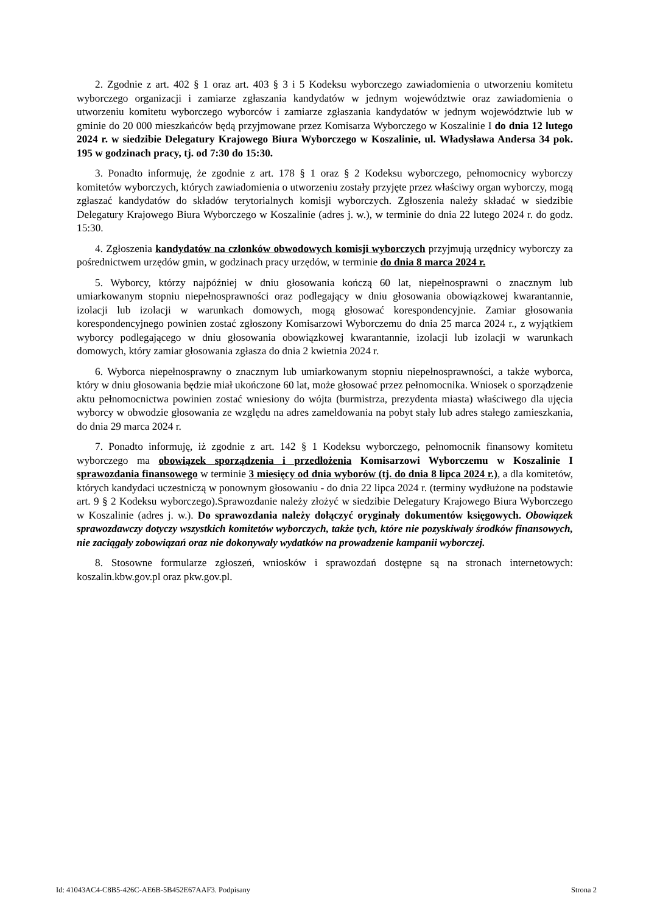2. Zgodnie z art. 402 § 1 oraz art. 403 § 3 i 5 Kodeksu wyborczego zawiadomienia o utworzeniu komitetu wyborczego organizacji i zamiarze zgłaszania kandydatów w jednym województwie oraz zawiadomienia o utworzeniu komitetu wyborczego wyborców i zamiarze zgłaszania kandydatów w jednym województwie lub w gminie do 20 000 mieszkańców będą przyjmowane przez Komisarza Wyborczego w Koszalinie I do dnia 12 lutego 2024 r. w siedzibie Delegatury Krajowego Biura Wyborczego w Koszalinie, ul. Władysława Andersa 34 pok. 195 w godzinach pracy, tj. od 7:30 do 15:30.
3. Ponadto informuję, że zgodnie z art. 178 § 1 oraz § 2 Kodeksu wyborczego, pełnomocnicy wyborczy komitetów wyborczych, których zawiadomienia o utworzeniu zostały przyjęte przez właściwy organ wyborczy, mogą zgłaszać kandydatów do składów terytorialnych komisji wyborczych. Zgłoszenia należy składać w siedzibie Delegatury Krajowego Biura Wyborczego w Koszalinie (adres j. w.), w terminie do dnia 22 lutego 2024 r. do godz. 15:30.
4. Zgłoszenia kandydatów na członków obwodowych komisji wyborczych przyjmują urzędnicy wyborczy za pośrednictwem urzędów gmin, w godzinach pracy urzędów, w terminie do dnia 8 marca 2024 r.
5. Wyborcy, którzy najpóźniej w dniu głosowania kończą 60 lat, niepełnosprawni o znacznym lub umiarkowanym stopniu niepełnosprawności oraz podlegający w dniu głosowania obowiązkowej kwarantannie, izolacji lub izolacji w warunkach domowych, mogą głosować korespondencyjnie. Zamiar głosowania korespondencyjnego powinien zostać zgłoszony Komisarzowi Wyborczemu do dnia 25 marca 2024 r., z wyjątkiem wyborcy podlegającego w dniu głosowania obowiązkowej kwarantannie, izolacji lub izolacji w warunkach domowych, który zamiar głosowania zgłasza do dnia 2 kwietnia 2024 r.
6. Wyborca niepełnosprawny o znacznym lub umiarkowanym stopniu niepełnosprawności, a także wyborca, który w dniu głosowania będzie miał ukończone 60 lat, może głosować przez pełnomocnika. Wniosek o sporządzenie aktu pełnomocnictwa powinien zostać wniesiony do wójta (burmistrza, prezydenta miasta) właściwego dla ujęcia wyborcy w obwodzie głosowania ze względu na adres zameldowania na pobyt stały lub adres stałego zamieszkania, do dnia 29 marca 2024 r.
7. Ponadto informuję, iż zgodnie z art. 142 § 1 Kodeksu wyborczego, pełnomocnik finansowy komitetu wyborczego ma obowiązek sporządzenia i przedłożenia Komisarzowi Wyborczemu w Koszalinie I sprawozdania finansowego w terminie 3 miesięcy od dnia wyborów (tj. do dnia 8 lipca 2024 r.), a dla komitetów, których kandydaci uczestniczą w ponownym głosowaniu - do dnia 22 lipca 2024 r. (terminy wydłużone na podstawie art. 9 § 2 Kodeksu wyborczego).Sprawozdanie należy złożyć w siedzibie Delegatury Krajowego Biura Wyborczego w Koszalinie (adres j. w.). Do sprawozdania należy dołączyć oryginały dokumentów księgowych. Obowiązek sprawozdawczy dotyczy wszystkich komitetów wyborczych, także tych, które nie pozyskiwały środków finansowych, nie zaciągały zobowiązań oraz nie dokonywały wydatków na prowadzenie kampanii wyborczej.
8. Stosowne formularze zgłoszeń, wniosków i sprawozdań dostępne są na stronach internetowych: koszalin.kbw.gov.pl oraz pkw.gov.pl.
Id: 41043AC4-C8B5-426C-AE6B-5B452E67AAF3. Podpisany Strona 2